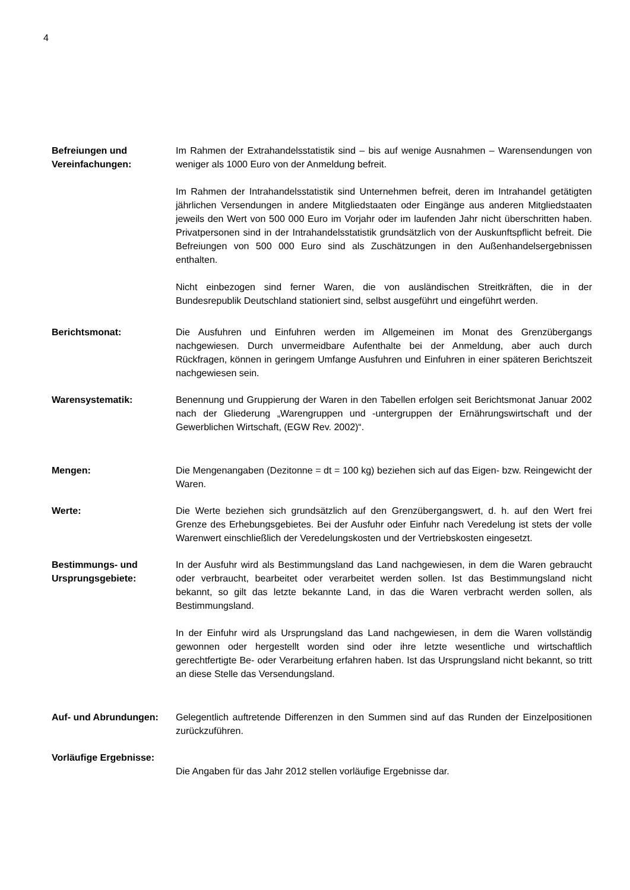4
Befreiungen und Vereinfachungen:
Im Rahmen der Extrahandelsstatistik sind – bis auf wenige Ausnahmen – Warensendungen von weniger als 1000 Euro von der Anmeldung befreit.
Im Rahmen der Intrahandelsstatistik sind Unternehmen befreit, deren im Intrahandel getätigten jährlichen Versendungen in andere Mitgliedstaaten oder Eingänge aus anderen Mitgliedstaaten jeweils den Wert von 500 000 Euro im Vorjahr oder im laufenden Jahr nicht überschritten haben. Privatpersonen sind in der Intrahandelsstatistik grundsätzlich von der Auskunftspflicht befreit. Die Befreiungen von 500 000 Euro sind als Zuschätzungen in den Außenhandelsergebnissen enthalten.
Nicht einbezogen sind ferner Waren, die von ausländischen Streitkräften, die in der Bundesrepublik Deutschland stationiert sind, selbst ausgeführt und eingeführt werden.
Berichtsmonat: Die Ausfuhren und Einfuhren werden im Allgemeinen im Monat des Grenzübergangs nachgewiesen. Durch unvermeidbare Aufenthalte bei der Anmeldung, aber auch durch Rückfragen, können in geringem Umfange Ausfuhren und Einfuhren in einer späteren Berichtszeit nachgewiesen sein.
Warensystematik: Benennung und Gruppierung der Waren in den Tabellen erfolgen seit Berichtsmonat Januar 2002 nach der Gliederung „Warengruppen und -untergruppen der Ernährungswirtschaft und der Gewerblichen Wirtschaft, (EGW Rev. 2002)“.
Mengen: Die Mengenangaben (Dezitonne = dt = 100 kg) beziehen sich auf das Eigen- bzw. Reingewicht der Waren.
Werte: Die Werte beziehen sich grundsätzlich auf den Grenzübergangswert, d. h. auf den Wert frei Grenze des Erhebungsgebietes. Bei der Ausfuhr oder Einfuhr nach Veredelung ist stets der volle Warenwert einschließlich der Veredelungskosten und der Vertriebskosten eingesetzt.
Bestimmungs- und Ursprungsgebiete:
In der Ausfuhr wird als Bestimmungsland das Land nachgewiesen, in dem die Waren gebraucht oder verbraucht, bearbeitet oder verarbeitet werden sollen. Ist das Bestimmungsland nicht bekannt, so gilt das letzte bekannte Land, in das die Waren verbracht werden sollen, als Bestimmungsland.
In der Einfuhr wird als Ursprungsland das Land nachgewiesen, in dem die Waren vollständig gewonnen oder hergestellt worden sind oder ihre letzte wesentliche und wirtschaftlich gerechtfertigte Be- oder Verarbeitung erfahren haben. Ist das Ursprungsland nicht bekannt, so tritt an diese Stelle das Versendungsland.
Auf- und Abrundungen: Gelegentlich auftretende Differenzen in den Summen sind auf das Runden der Einzelpositionen zurückzuführen.
Vorläufige Ergebnisse:
Die Angaben für das Jahr 2012 stellen vorläufige Ergebnisse dar.